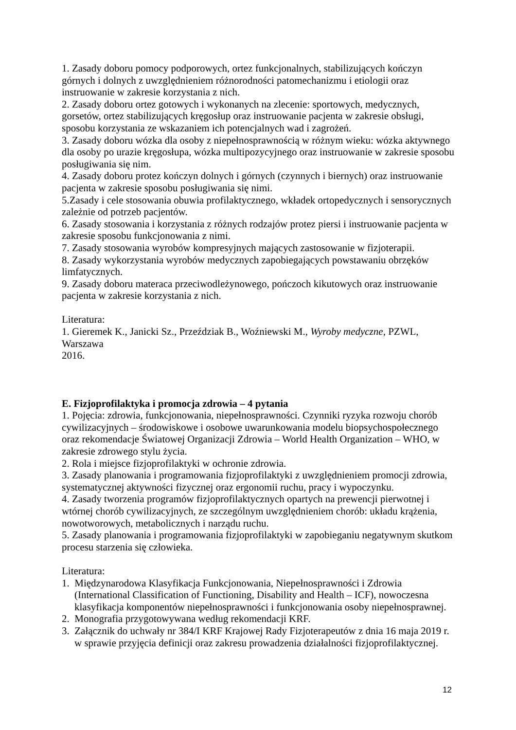1. Zasady doboru pomocy podporowych, ortez funkcjonalnych, stabilizujących kończyn górnych i dolnych z uwzględnieniem różnorodności patomechanizmu i etiologii oraz instruowanie w zakresie korzystania z nich.
2. Zasady doboru ortez gotowych i wykonanych na zlecenie: sportowych, medycznych, gorsetów, ortez stabilizujących kręgosłup oraz instruowanie pacjenta w zakresie obsługi, sposobu korzystania ze wskazaniem ich potencjalnych wad i zagrożeń.
3. Zasady doboru wózka dla osoby z niepełnosprawnością w różnym wieku: wózka aktywnego dla osoby po urazie kręgosłupa, wózka multipozycyjnego oraz instruowanie w zakresie sposobu posługiwania się nim.
4. Zasady doboru protez kończyn dolnych i górnych (czynnych i biernych) oraz instruowanie pacjenta w zakresie sposobu posługiwania się nimi.
5.Zasady i cele stosowania obuwia profilaktycznego, wkładek ortopedycznych i sensorycznych zależnie od potrzeb pacjentów.
6. Zasady stosowania i korzystania z różnych rodzajów protez piersi i instruowanie pacjenta w zakresie sposobu funkcjonowania z nimi.
7. Zasady stosowania wyrobów kompresyjnych mających zastosowanie w fizjoterapii.
8. Zasady wykorzystania wyrobów medycznych zapobiegających powstawaniu obrzęków limfatycznych.
9. Zasady doboru materaca przeciwodleżynowego, pończoch kikutowych oraz instruowanie pacjenta w zakresie korzystania z nich.
Literatura:
1. Gieremek K., Janicki Sz., Przeździak B., Woźniewski M., Wyroby medyczne, PZWL, Warszawa
2016.
E. Fizjoprofilaktyka i promocja zdrowia – 4 pytania
1. Pojęcia: zdrowia, funkcjonowania, niepełnosprawności. Czynniki ryzyka rozwoju chorób cywilizacyjnych – środowiskowe i osobowe uwarunkowania modelu biopsychospołecznego oraz rekomendacje Światowej Organizacji Zdrowia – World Health Organization – WHO, w zakresie zdrowego stylu życia.
2. Rola i miejsce fizjoprofilaktyki w ochronie zdrowia.
3. Zasady planowania i programowania fizjoprofilaktyki z uwzględnieniem promocji zdrowia, systematycznej aktywności fizycznej oraz ergonomii ruchu, pracy i wypoczynku.
4. Zasady tworzenia programów fizjoprofilaktycznych opartych na prewencji pierwotnej i wtórnej chorób cywilizacyjnych, ze szczególnym uwzględnieniem chorób: układu krążenia, nowotworowych, metabolicznych i narządu ruchu.
5. Zasady planowania i programowania fizjoprofilaktyki w zapobieganiu negatywnym skutkom procesu starzenia się człowieka.
Literatura:
1. Międzynarodowa Klasyfikacja Funkcjonowania, Niepełnosprawności i Zdrowia (International Classification of Functioning, Disability and Health – ICF), nowoczesna klasyfikacja komponentów niepełnosprawności i funkcjonowania osoby niepełnosprawnej.
2. Monografia przygotowywana według rekomendacji KRF.
3. Załącznik do uchwały nr 384/I KRF Krajowej Rady Fizjoterapeutów z dnia 16 maja 2019 r. w sprawie przyjęcia definicji oraz zakresu prowadzenia działalności fizjoprofilaktycznej.
12